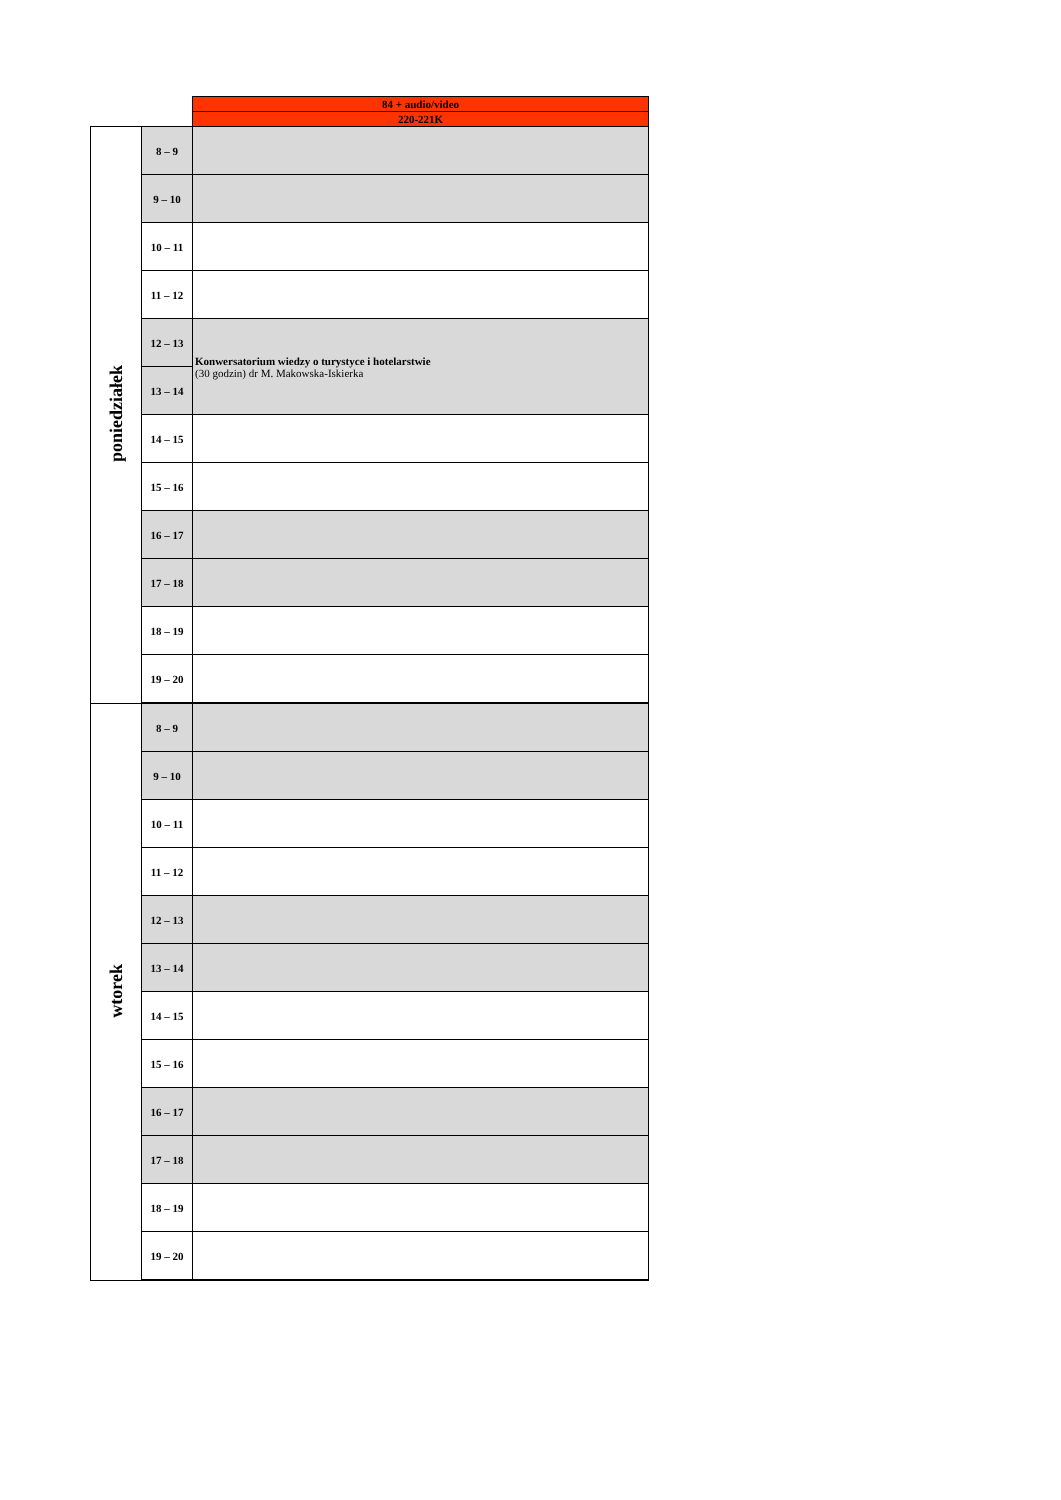| | | 84 + audio/video |
| | | 220-221K |
| poniedziałek | 8 – 9 | |
| | 9 – 10 | |
| | 10 – 11 | |
| | 11 – 12 | |
| | 12 – 13 | Konwersatorium wiedzy o turystyce i hotelarstwie (30 godzin) dr M. Makowska-Iskierka |
| | 13 – 14 | |
| | 14 – 15 | |
| | 15 – 16 | |
| | 16 – 17 | |
| | 17 – 18 | |
| | 18 – 19 | |
| | 19 – 20 | |
| wtorek | 8 – 9 | |
| | 9 – 10 | |
| | 10 – 11 | |
| | 11 – 12 | |
| | 12 – 13 | |
| | 13 – 14 | |
| | 14 – 15 | |
| | 15 – 16 | |
| | 16 – 17 | |
| | 17 – 18 | |
| | 18 – 19 | |
| | 19 – 20 | |